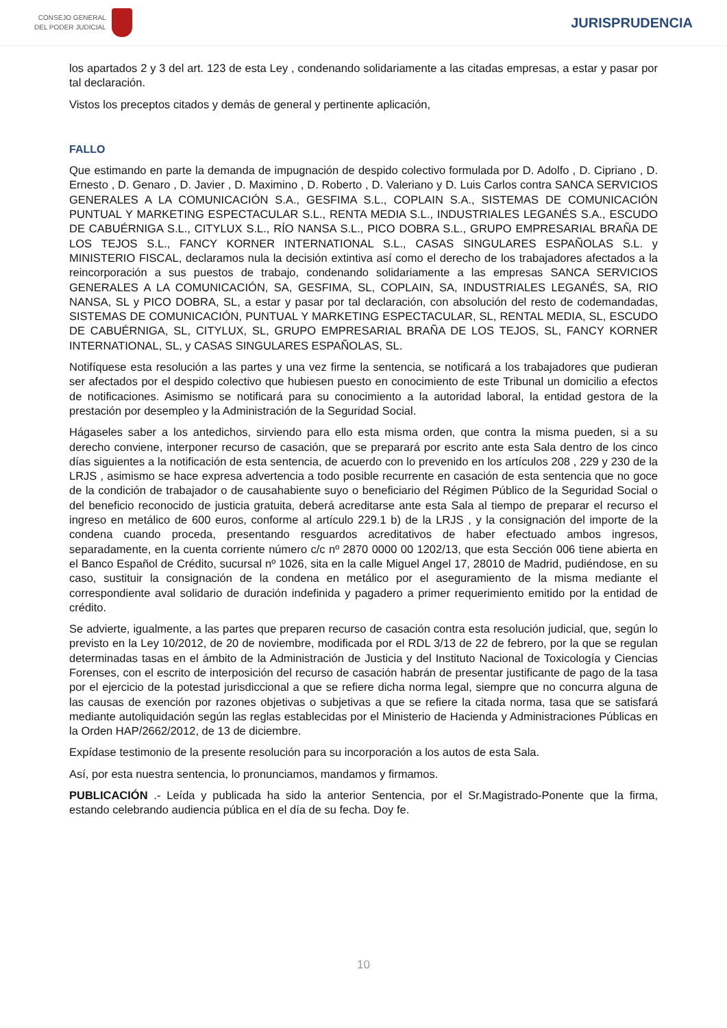CONSEJO GENERAL
DEL PODER JUDICIAL
JURISPRUDENCIA
los apartados 2 y 3 del art. 123 de esta Ley , condenando solidariamente a las citadas empresas, a estar y pasar por tal declaración.
Vistos los preceptos citados y demás de general y pertinente aplicación,
FALLO
Que estimando en parte la demanda de impugnación de despido colectivo formulada por D. Adolfo , D. Cipriano , D. Ernesto , D. Genaro , D. Javier , D. Maximino , D. Roberto , D. Valeriano y D. Luis Carlos contra SANCA SERVICIOS GENERALES A LA COMUNICACIÓN S.A., GESFIMA S.L., COPLAIN S.A., SISTEMAS DE COMUNICACIÓN PUNTUAL Y MARKETING ESPECTACULAR S.L., RENTA MEDIA S.L., INDUSTRIALES LEGANÉS S.A., ESCUDO DE CABUÉRNIGA S.L., CITYLUX S.L., RÍO NANSA S.L., PICO DOBRA S.L., GRUPO EMPRESARIAL BRAÑA DE LOS TEJOS S.L., FANCY KORNER INTERNATIONAL S.L., CASAS SINGULARES ESPAÑOLAS S.L. y MINISTERIO FISCAL, declaramos nula la decisión extintiva así como el derecho de los trabajadores afectados a la reincorporación a sus puestos de trabajo, condenando solidariamente a las empresas SANCA SERVICIOS GENERALES A LA COMUNICACIÓN, SA, GESFIMA, SL, COPLAIN, SA, INDUSTRIALES LEGANÉS, SA, RIO NANSA, SL y PICO DOBRA, SL, a estar y pasar por tal declaración, con absolución del resto de codemandadas, SISTEMAS DE COMUNICACIÓN, PUNTUAL Y MARKETING ESPECTACULAR, SL, RENTAL MEDIA, SL, ESCUDO DE CABUÉRNIGA, SL, CITYLUX, SL, GRUPO EMPRESARIAL BRAÑA DE LOS TEJOS, SL, FANCY KORNER INTERNATIONAL, SL, y CASAS SINGULARES ESPAÑOLAS, SL.
Notifíquese esta resolución a las partes y una vez firme la sentencia, se notificará a los trabajadores que pudieran ser afectados por el despido colectivo que hubiesen puesto en conocimiento de este Tribunal un domicilio a efectos de notificaciones. Asimismo se notificará para su conocimiento a la autoridad laboral, la entidad gestora de la prestación por desempleo y la Administración de la Seguridad Social.
Hágaseles saber a los antedichos, sirviendo para ello esta misma orden, que contra la misma pueden, si a su derecho conviene, interponer recurso de casación, que se preparará por escrito ante esta Sala dentro de los cinco días siguientes a la notificación de esta sentencia, de acuerdo con lo prevenido en los artículos 208 , 229 y 230 de la LRJS , asimismo se hace expresa advertencia a todo posible recurrente en casación de esta sentencia que no goce de la condición de trabajador o de causahabiente suyo o beneficiario del Régimen Público de la Seguridad Social o del beneficio reconocido de justicia gratuita, deberá acreditarse ante esta Sala al tiempo de preparar el recurso el ingreso en metálico de 600 euros, conforme al artículo 229.1 b) de la LRJS , y la consignación del importe de la condena cuando proceda, presentando resguardos acreditativos de haber efectuado ambos ingresos, separadamente, en la cuenta corriente número c/c nº 2870 0000 00 1202/13, que esta Sección 006 tiene abierta en el Banco Español de Crédito, sucursal nº 1026, sita en la calle Miguel Angel 17, 28010 de Madrid, pudiéndose, en su caso, sustituir la consignación de la condena en metálico por el aseguramiento de la misma mediante el correspondiente aval solidario de duración indefinida y pagadero a primer requerimiento emitido por la entidad de crédito.
Se advierte, igualmente, a las partes que preparen recurso de casación contra esta resolución judicial, que, según lo previsto en la Ley 10/2012, de 20 de noviembre, modificada por el RDL 3/13 de 22 de febrero, por la que se regulan determinadas tasas en el ámbito de la Administración de Justicia y del Instituto Nacional de Toxicología y Ciencias Forenses, con el escrito de interposición del recurso de casación habrán de presentar justificante de pago de la tasa por el ejercicio de la potestad jurisdiccional a que se refiere dicha norma legal, siempre que no concurra alguna de las causas de exención por razones objetivas o subjetivas a que se refiere la citada norma, tasa que se satisfará mediante autoliquidación según las reglas establecidas por el Ministerio de Hacienda y Administraciones Públicas en la Orden HAP/2662/2012, de 13 de diciembre.
Expídase testimonio de la presente resolución para su incorporación a los autos de esta Sala.
Así, por esta nuestra sentencia, lo pronunciamos, mandamos y firmamos.
PUBLICACIÓN .- Leída y publicada ha sido la anterior Sentencia, por el Sr.Magistrado-Ponente que la firma, estando celebrando audiencia pública en el día de su fecha. Doy fe.
10